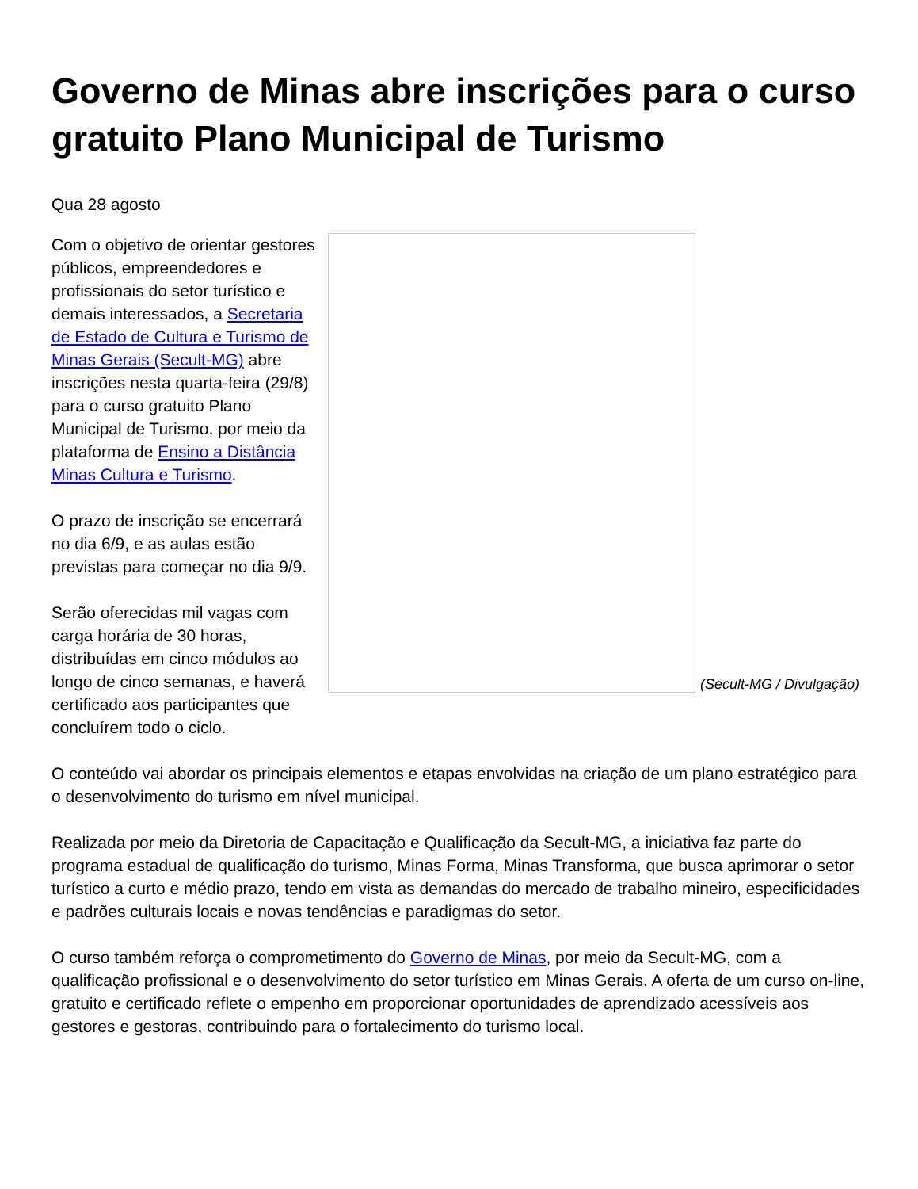Governo de Minas abre inscrições para o curso gratuito Plano Municipal de Turismo
Qua 28 agosto
(Secult-MG / Divulgação)
Com o objetivo de orientar gestores públicos, empreendedores e profissionais do setor turístico e demais interessados, a Secretaria de Estado de Cultura e Turismo de Minas Gerais (Secult-MG) abre inscrições nesta quarta-feira (29/8) para o curso gratuito Plano Municipal de Turismo, por meio da plataforma de Ensino a Distância Minas Cultura e Turismo.
O prazo de inscrição se encerrará no dia 6/9, e as aulas estão previstas para começar no dia 9/9.
Serão oferecidas mil vagas com carga horária de 30 horas, distribuídas em cinco módulos ao longo de cinco semanas, e haverá certificado aos participantes que concluírem todo o ciclo.
O conteúdo vai abordar os principais elementos e etapas envolvidas na criação de um plano estratégico para o desenvolvimento do turismo em nível municipal.
Realizada por meio da Diretoria de Capacitação e Qualificação da Secult-MG, a iniciativa faz parte do programa estadual de qualificação do turismo, Minas Forma, Minas Transforma, que busca aprimorar o setor turístico a curto e médio prazo, tendo em vista as demandas do mercado de trabalho mineiro, especificidades e padrões culturais locais e novas tendências e paradigmas do setor.
O curso também reforça o comprometimento do Governo de Minas, por meio da Secult-MG, com a qualificação profissional e o desenvolvimento do setor turístico em Minas Gerais. A oferta de um curso on-line, gratuito e certificado reflete o empenho em proporcionar oportunidades de aprendizado acessíveis aos gestores e gestoras, contribuindo para o fortalecimento do turismo local.